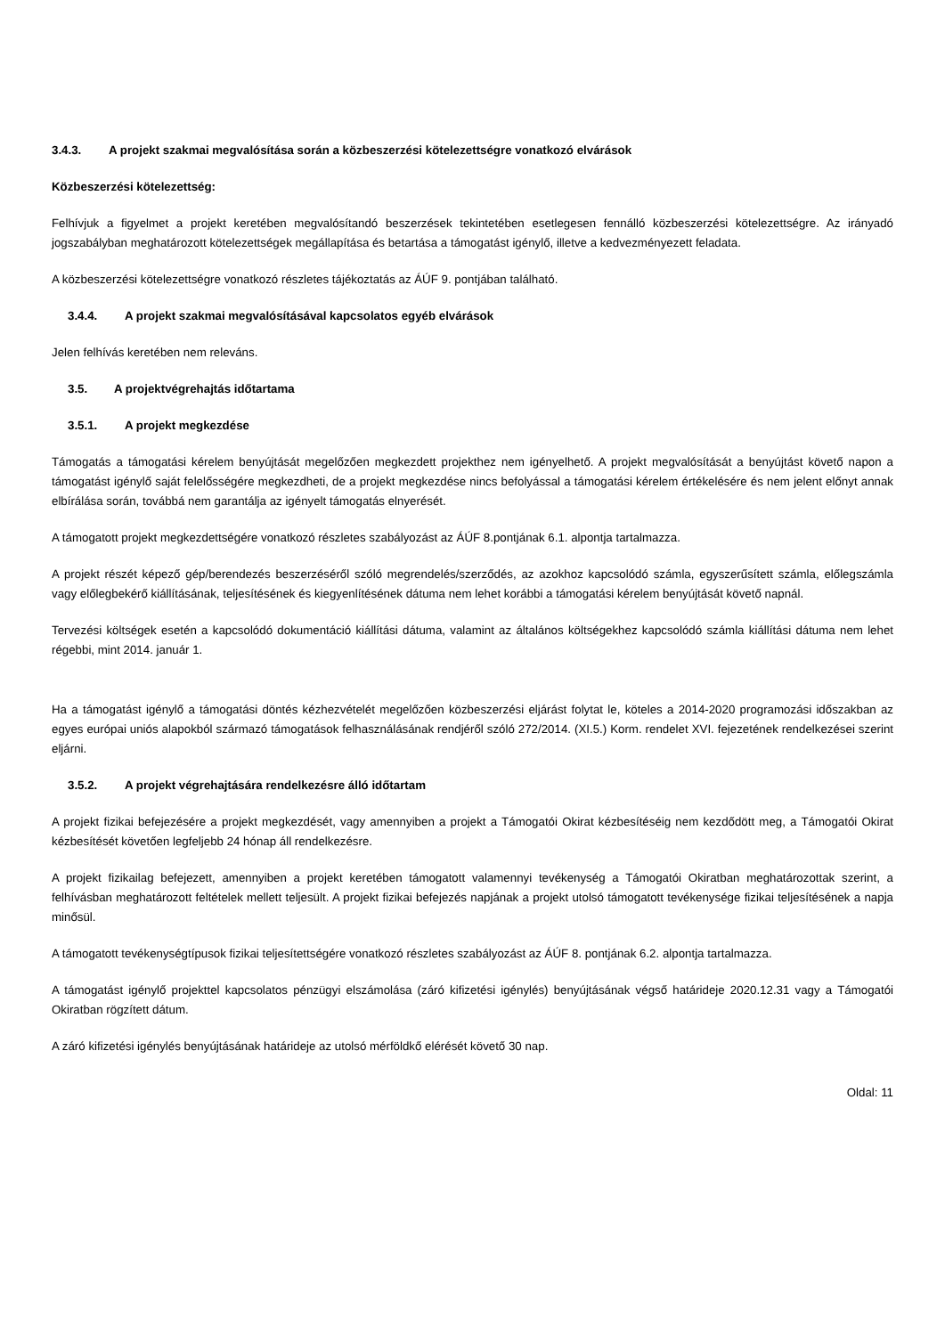3.4.3. A projekt szakmai megvalósítása során a közbeszerzési kötelezettségre vonatkozó elvárások
Közbeszerzési kötelezettség:
Felhívjuk a figyelmet a projekt keretében megvalósítandó beszerzések tekintetében esetlegesen fennálló közbeszerzési kötelezettségre. Az irányadó jogszabályban meghatározott kötelezettségek megállapítása és betartása a támogatást igénylő, illetve a kedvezményezett feladata.
A közbeszerzési kötelezettségre vonatkozó részletes tájékoztatás az ÁÚF 9. pontjában található.
3.4.4. A projekt szakmai megvalósításával kapcsolatos egyéb elvárások
Jelen felhívás keretében nem releváns.
3.5. A projektvégrehajtás időtartama
3.5.1. A projekt megkezdése
Támogatás a támogatási kérelem benyújtását megelőzően megkezdett projekthez nem igényelhető. A projekt megvalósítását a benyújtást követő napon a támogatást igénylő saját felelősségére megkezdheti, de a projekt megkezdése nincs befolyással a támogatási kérelem értékelésére és nem jelent előnyt annak elbírálása során, továbbá nem garantálja az igényelt támogatás elnyerését.
A támogatott projekt megkezdettségére vonatkozó részletes szabályozást az ÁÚF 8.pontjának 6.1. alpontja tartalmazza.
A projekt részét képező gép/berendezés beszerzéséről szóló megrendelés/szerződés, az azokhoz kapcsolódó számla, egyszerűsített számla, előlegszámla vagy előlegbekérő kiállításának, teljesítésének és kiegyenlítésének dátuma nem lehet korábbi a támogatási kérelem benyújtását követő napnál.
Tervezési költségek esetén a kapcsolódó dokumentáció kiállítási dátuma, valamint az általános költségekhez kapcsolódó számla kiállítási dátuma nem lehet régebbi, mint 2014. január 1.
Ha a támogatást igénylő a támogatási döntés kézhezvételét megelőzően közbeszerzési eljárást folytat le, köteles a 2014-2020 programozási időszakban az egyes európai uniós alapokból származó támogatások felhasználásának rendjéről szóló 272/2014. (XI.5.) Korm. rendelet XVI. fejezetének rendelkezései szerint eljárni.
3.5.2. A projekt végrehajtására rendelkezésre álló időtartam
A projekt fizikai befejezésére a projekt megkezdését, vagy amennyiben a projekt a Támogatói Okirat kézbesítéséig nem kezdődött meg, a Támogatói Okirat kézbesítését követően legfeljebb 24 hónap áll rendelkezésre.
A projekt fizikailag befejezett, amennyiben a projekt keretében támogatott valamennyi tevékenység a Támogatói Okiratban meghatározottak szerint, a felhívásban meghatározott feltételek mellett teljesült. A projekt fizikai befejezés napjának a projekt utolsó támogatott tevékenysége fizikai teljesítésének a napja minősül.
A támogatott tevékenységtípusok fizikai teljesítettségére vonatkozó részletes szabályozást az ÁÚF 8. pontjának 6.2. alpontja tartalmazza.
A támogatást igénylő projekttel kapcsolatos pénzügyi elszámolása (záró kifizetési igénylés) benyújtásának végső határideje 2020.12.31 vagy a Támogatói Okiratban rögzített dátum.
A záró kifizetési igénylés benyújtásának határideje az utolsó mérföldkő elérését követő 30 nap.
Oldal: 11